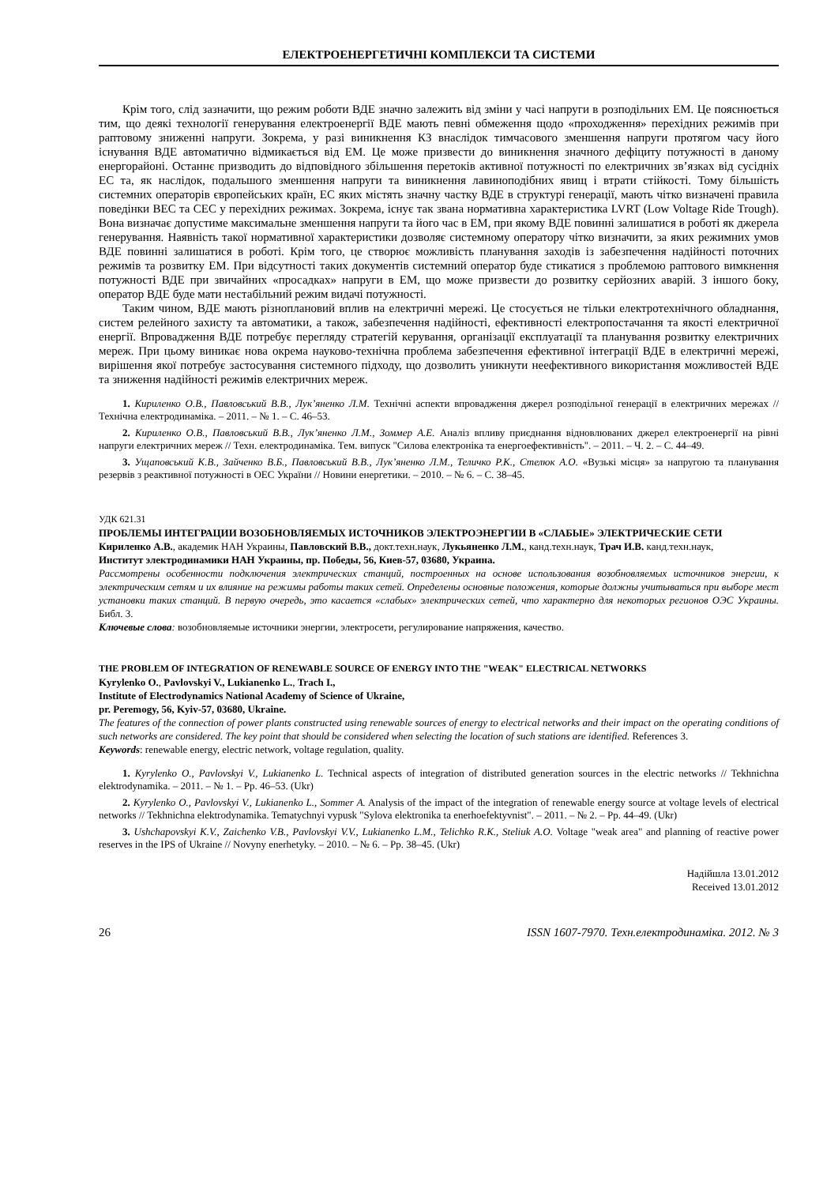ЕЛЕКТРОЕНЕРГЕТИЧНІ КОМПЛЕКСИ ТА СИСТЕМИ
Крім того, слід зазначити, що режим роботи ВДЕ значно залежить від зміни у часі напруги в розподільних ЕМ. Це пояснюється тим, що деякі технології генерування електроенергії ВДЕ мають певні обмеження щодо «проходження» перехідних режимів при раптовому зниженні напруги. Зокрема, у разі виникнення КЗ внаслідок тимчасового зменшення напруги протягом часу його існування ВДЕ автоматично відмикається від ЕМ. Це може призвести до виникнення значного дефіциту потужності в даному енергорайоні. Останнє призводить до відповідного збільшення перетоків активної потужності по електричних зв’язках від сусідніх ЕС та, як наслідок, подальшого зменшення напруги та виникнення лавиноподібних явищ і втрати стійкості. Тому більшість системних операторів європейських країн, ЕС яких містять значну частку ВДЕ в структурі генерації, мають чітко визначені правила поведінки ВЕС та СЕС у перехідних режимах. Зокрема, існує так звана нормативна характеристика LVRT (Low Voltage Ride Trough). Вона визначає допустиме максимальне зменшення напруги та його час в ЕМ, при якому ВДЕ повинні залишатися в роботі як джерела генерування. Наявність такої нормативної характеристики дозволяє системному оператору чітко визначити, за яких режимних умов ВДЕ повинні залишатися в роботі. Крім того, це створює можливість планування заходів із забезпечення надійності поточних режимів та розвитку ЕМ. При відсутності таких документів системний оператор буде стикатися з проблемою раптового вимкнення потужності ВДЕ при звичайних «просадках» напруги в ЕМ, що може призвести до розвитку серйозних аварій. З іншого боку, оператор ВДЕ буде мати нестабільний режим видачі потужності.
Таким чином, ВДЕ мають різноплановий вплив на електричні мережі. Це стосується не тільки електротехнічного обладнання, систем релейного захисту та автоматики, а також, забезпечення надійності, ефективності електропостачання та якості електричної енергії. Впровадження ВДЕ потребує перегляду стратегій керування, організації експлуатації та планування розвитку електричних мереж. При цьому виникає нова окрема науково-технічна проблема забезпечення ефективної інтеграції ВДЕ в електричні мережі, вирішення якої потребує застосування системного підходу, що дозволить уникнути неефективного використання можливостей ВДЕ та зниження надійності режимів електричних мереж.
1. Кириленко О.В., Павловський В.В., Лук’яненко Л.М. Технічні аспекти впровадження джерел розподільної генерації в електричних мережах // Технічна електродинаміка. – 2011. – № 1. – С. 46–53.
2. Кириленко О.В., Павловський В.В., Лук’яненко Л.М., Зоммер А.Е. Аналіз впливу приєднання відновлюваних джерел електроенергії на рівні напруги електричних мереж // Техн. електродинаміка. Тем. випуск "Силова електроніка та енергоефективність". – 2011. – Ч. 2. – С. 44–49.
3. Ущаповський К.В., Зайченко В.Б., Павловський В.В., Лук’яненко Л.М., Теличко Р.К., Стелюк А.О. «Вузькі місця» за напругою та планування резервів з реактивної потужності в ОЕС України // Новини енергетики. – 2010. – № 6. – С. 38–45.
УДК 621.31
ПРОБЛЕМЫ ИНТЕГРАЦИИ ВОЗОБНОВЛЯЕМЫХ ИСТОЧНИКОВ ЭЛЕКТРОЭНЕРГИИ В «СЛАБЫЕ» ЭЛЕКТРИЧЕСКИЕ СЕТИ
Кириленко А.В., академик НАН Украины, Павловский В.В., докт.техн.наук, Лукьяненко Л.М., канд.техн.наук, Трач И.В. канд.техн.наук,
Институт электродинамики НАН Украины, пр. Победы, 56, Киев-57, 03680, Украина.
Рассмотрены особенности подключения электрических станций, построенных на основе использования возобновляемых источников энергии, к электрическим сетям и их влияние на режимы работы таких сетей. Определены основные положения, которые должны учитываться при выборе мест установки таких станций. В первую очередь, это касается «слабых» электрических сетей, что характерно для некоторых регионов ОЭС Украины. Библ. 3.
Ключевые слова: возобновляемые источники энергии, электросети, регулирование напряжения, качество.
THE PROBLEM OF INTEGRATION OF RENEWABLE SOURCE OF ENERGY INTO THE "WEAK" ELECTRICAL NETWORKS
Kyrylenko O., Pavlovskyi V., Lukianenko L., Trach I.,
Institute of Electrodynamics National Academy of Science of Ukraine,
pr. Peremogy, 56, Kyiv-57, 03680, Ukraine.
The features of the connection of power plants constructed using renewable sources of energy to electrical networks and their impact on the operating conditions of such networks are considered. The key point that should be considered when selecting the location of such stations are identified. References 3.
Keywords: renewable energy, electric network, voltage regulation, quality.
1. Kyrylenko O., Pavlovskyi V., Lukianenko L. Technical aspects of integration of distributed generation sources in the electric networks // Tekhnichna elektrodynamika. – 2011. – № 1. – Pp. 46–53. (Ukr)
2. Kyrylenko O., Pavlovskyi V., Lukianenko L., Sommer A. Analysis of the impact of the integration of renewable energy source at voltage levels of electrical networks // Tekhnichna elektrodynamika. Tematychnyi vypusk "Sylova elektronika ta enerhoefektyvnist". – 2011. – № 2. – Pp. 44–49. (Ukr)
3. Ushchapovskyi K.V., Zaichenko V.B., Pavlovskyi V.V., Lukianenko L.M., Telichko R.K., Steliuk A.O. Voltage "weak area" and planning of reactive power reserves in the IPS of Ukraine // Novyny enerhetyky. – 2010. – № 6. – Pp. 38–45. (Ukr)
Надійшла 13.01.2012
Received 13.01.2012
26 ISSN 1607-7970. Техн.електродинаміка. 2012. № 3